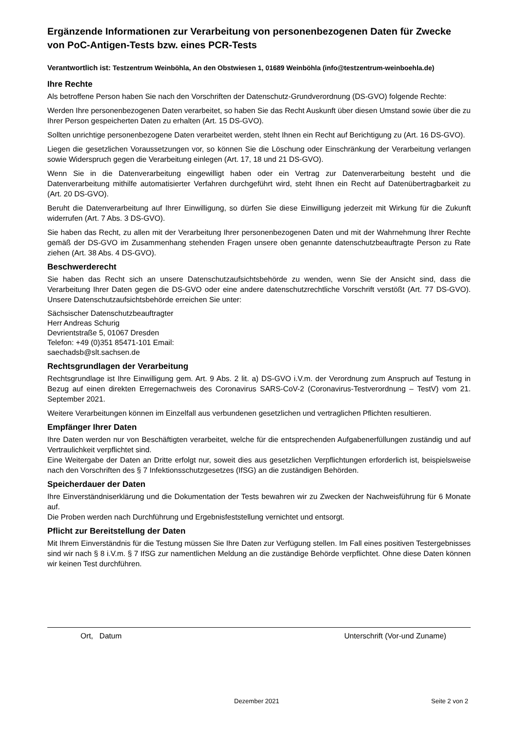Ergänzende Informationen zur Verarbeitung von personenbezogenen Daten für Zwecke von PoC-Antigen-Tests bzw. eines PCR-Tests
Verantwortlich ist: Testzentrum Weinböhla, An den Obstwiesen 1, 01689 Weinböhla (info@testzentrum-weinboehla.de)
Ihre Rechte
Als betroffene Person haben Sie nach den Vorschriften der Datenschutz-Grundverordnung (DS-GVO) folgende Rechte:
Werden Ihre personenbezogenen Daten verarbeitet, so haben Sie das Recht Auskunft über diesen Umstand sowie über die zu Ihrer Person gespeicherten Daten zu erhalten (Art. 15 DS-GVO).
Sollten unrichtige personenbezogene Daten verarbeitet werden, steht Ihnen ein Recht auf Berichtigung zu (Art. 16 DS-GVO).
Liegen die gesetzlichen Voraussetzungen vor, so können Sie die Löschung oder Einschränkung der Verarbeitung verlangen sowie Widerspruch gegen die Verarbeitung einlegen (Art. 17, 18 und 21 DS-GVO).
Wenn Sie in die Datenverarbeitung eingewilligt haben oder ein Vertrag zur Datenverarbeitung besteht und die Datenverarbeitung mithilfe automatisierter Verfahren durchgeführt wird, steht Ihnen ein Recht auf Datenübertragbarkeit zu (Art. 20 DS-GVO).
Beruht die Datenverarbeitung auf Ihrer Einwilligung, so dürfen Sie diese Einwilligung jederzeit mit Wirkung für die Zukunft widerrufen (Art. 7 Abs. 3 DS-GVO).
Sie haben das Recht, zu allen mit der Verarbeitung Ihrer personenbezogenen Daten und mit der Wahrnehmung Ihrer Rechte gemäß der DS-GVO im Zusammenhang stehenden Fragen unsere oben genannte datenschutzbeauftragte Person zu Rate ziehen (Art. 38 Abs. 4 DS-GVO).
Beschwerderecht
Sie haben das Recht sich an unsere Datenschutzaufsichtsbehörde zu wenden, wenn Sie der Ansicht sind, dass die Verarbeitung Ihrer Daten gegen die DS-GVO oder eine andere datenschutzrechtliche Vorschrift verstößt (Art. 77 DS-GVO). Unsere Datenschutzaufsichtsbehörde erreichen Sie unter:
Sächsischer Datenschutzbeauftragter
Herr Andreas Schurig
Devrientstraße 5, 01067 Dresden
Telefon: +49 (0)351 85471-101 Email:
saechadsb@slt.sachsen.de
Rechtsgrundlagen der Verarbeitung
Rechtsgrundlage ist Ihre Einwilligung gem. Art. 9 Abs. 2 lit. a) DS-GVO i.V.m. der Verordnung zum Anspruch auf Testung in Bezug auf einen direkten Erregernachweis des Coronavirus SARS-CoV-2 (Coronavirus-Testverordnung – TestV) vom 21. September 2021.
Weitere Verarbeitungen können im Einzelfall aus verbundenen gesetzlichen und vertraglichen Pflichten resultieren.
Empfänger Ihrer Daten
Ihre Daten werden nur von Beschäftigten verarbeitet, welche für die entsprechenden Aufgabenerfüllungen zuständig und auf Vertraulichkeit verpflichtet sind.
Eine Weitergabe der Daten an Dritte erfolgt nur, soweit dies aus gesetzlichen Verpflichtungen erforderlich ist, beispielsweise nach den Vorschriften des § 7 Infektionsschutzgesetzes (IfSG) an die zuständigen Behörden.
Speicherdauer der Daten
Ihre Einverständniserklärung und die Dokumentation der Tests bewahren wir zu Zwecken der Nachweisführung für 6 Monate auf.
Die Proben werden nach Durchführung und Ergebnisfeststellung vernichtet und entsorgt.
Pflicht zur Bereitstellung der Daten
Mit Ihrem Einverständnis für die Testung müssen Sie Ihre Daten zur Verfügung stellen. Im Fall eines positiven Testergebnisses sind wir nach § 8 i.V.m. § 7 IfSG zur namentlichen Meldung an die zuständige Behörde verpflichtet. Ohne diese Daten können wir keinen Test durchführen.
Ort, Datum Unterschrift (Vor-und Zuname)
Dezember 2021 Seite 2 von 2